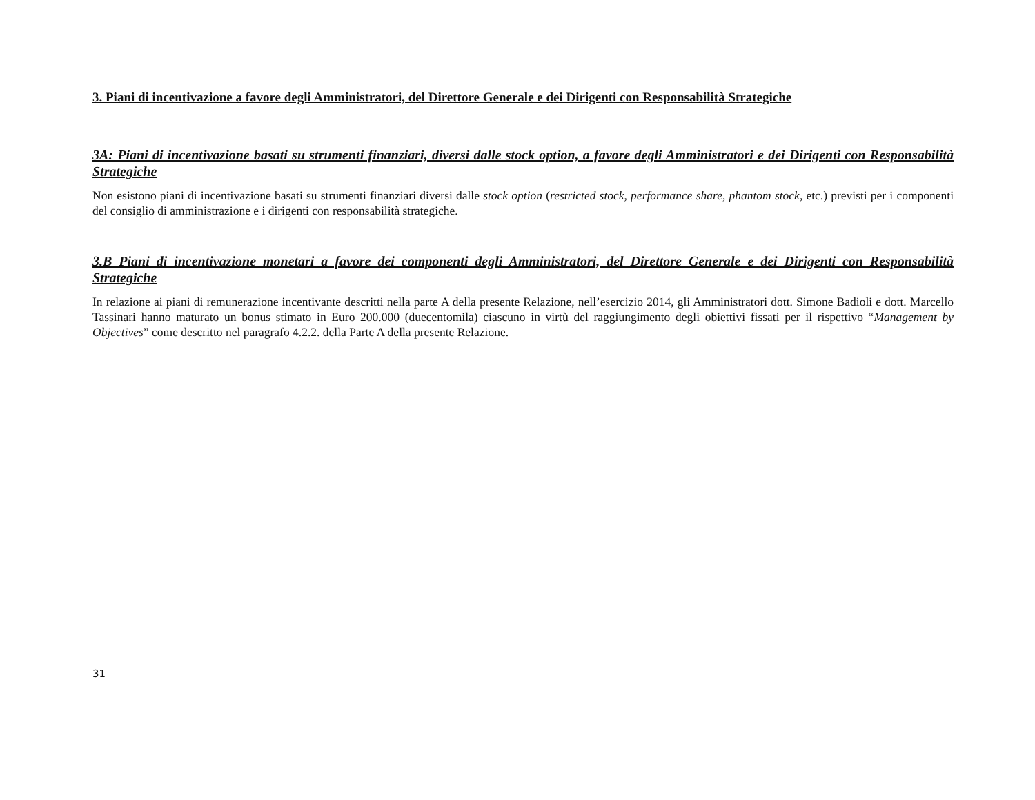3. Piani di incentivazione a favore degli Amministratori, del Direttore Generale e dei Dirigenti con Responsabilità Strategiche
3A: Piani di incentivazione basati su strumenti finanziari, diversi dalle stock option, a favore degli Amministratori e dei Dirigenti con Responsabilità Strategiche
Non esistono piani di incentivazione basati su strumenti finanziari diversi dalle stock option (restricted stock, performance share, phantom stock, etc.) previsti per i componenti del consiglio di amministrazione e i dirigenti con responsabilità strategiche.
3.B Piani di incentivazione monetari a favore dei componenti degli Amministratori, del Direttore Generale e dei Dirigenti con Responsabilità Strategiche
In relazione ai piani di remunerazione incentivante descritti nella parte A della presente Relazione, nell’esercizio 2014, gli Amministratori dott. Simone Badioli e dott. Marcello Tassinari hanno maturato un bonus stimato in Euro 200.000 (duecentomila) ciascuno in virtù del raggiungimento degli obiettivi fissati per il rispettivo “Management by Objectives” come descritto nel paragrafo 4.2.2. della Parte A della presente Relazione.
31